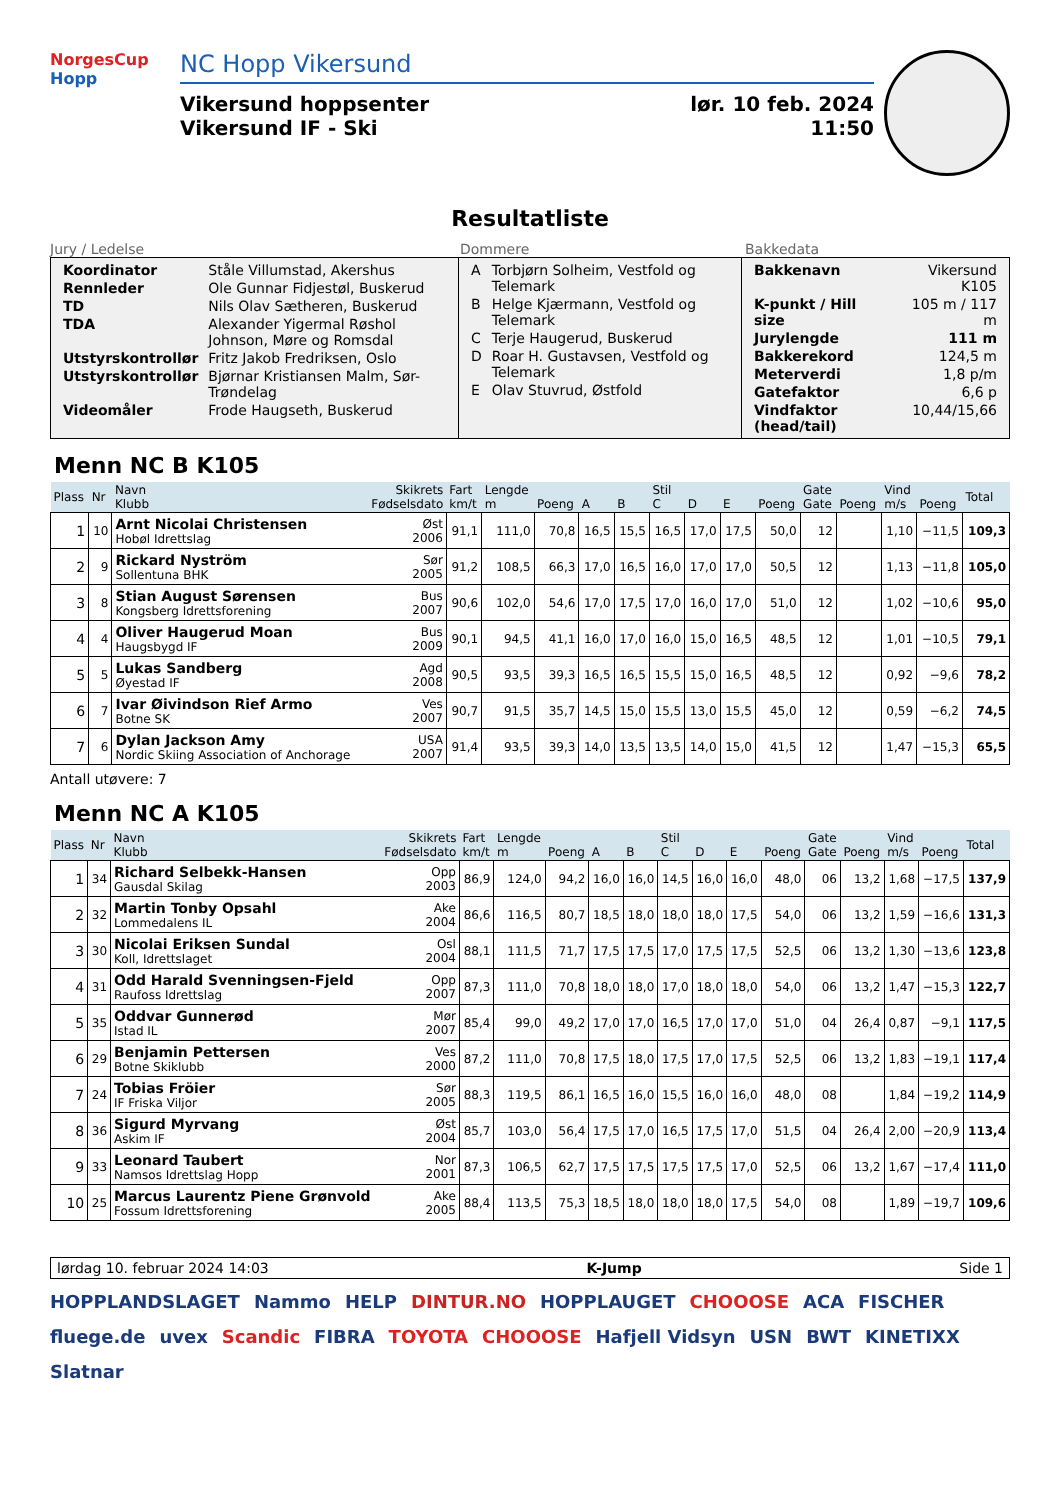NorgesCup
Hopp
NC Hopp Vikersund
Vikersund hoppsenter
Vikersund IF - Ski
lør. 10 feb. 2024
11:50
Resultatliste
Jury / Ledelse Dommere Bakkedata
| Koordinator | Ståle Villumstad, Akershus |
| Rennleder | Ole Gunnar Fidjestøl, Buskerud |
| TD | Nils Olav Sætheren, Buskerud |
| TDA | Alexander Yigermal Røshol Johnson, Møre og Romsdal |
| Utstyrskontrollør | Fritz Jakob Fredriksen, Oslo |
| Utstyrskontrollør | Bjørnar Kristiansen Malm, Sør-Trøndelag |
| Videomåler | Frode Haugseth, Buskerud |
| A | Torbjørn Solheim, Vestfold og Telemark |
| B | Helge Kjærmann, Vestfold og Telemark |
| C | Terje Haugerud, Buskerud |
| D | Roar H. Gustavsen, Vestfold og Telemark |
| E | Olav Stuvrud, Østfold |
| Bakkenavn | Vikersund K105 |
| K-punkt / Hill size | 105 m / 117 m |
| Jurylengde | 111 m |
| Bakkerekord | 124,5 m |
| Meterverdi | 1,8 p/m |
| Gatefaktor | 6,6 p |
| Vindfaktor (head/tail) | 10,44/15,66 |
Menn NC B K105
| Plass | Nr | Navn Klubb | Skikrets Fødselsdato | Fart km/t | Lengde m | Poeng | A | B | Stil C | D | E | Poeng | Gate Gate | Poeng | Vind m/s | Poeng | Total |
| --- | --- | --- | --- | --- | --- | --- | --- | --- | --- | --- | --- | --- | --- | --- | --- | --- | --- |
| 1 | 10 | Arnt Nicolai Christensen Hobøl Idrettslag | Øst 2006 | 91,1 | 111,0 | 70,8 | 16,5 | 15,5 | 16,5 | 17,0 | 17,5 | 50,0 | 12 | | 1,10 | −11,5 | 109,3 |
| 2 | 9 | Rickard Nyström Sollentuna BHK | Sør 2005 | 91,2 | 108,5 | 66,3 | 17,0 | 16,5 | 16,0 | 17,0 | 17,0 | 50,5 | 12 | | 1,13 | −11,8 | 105,0 |
| 3 | 8 | Stian August Sørensen Kongsberg Idrettsforening | Bus 2007 | 90,6 | 102,0 | 54,6 | 17,0 | 17,5 | 17,0 | 16,0 | 17,0 | 51,0 | 12 | | 1,02 | −10,6 | 95,0 |
| 4 | 4 | Oliver Haugerud Moan Haugsbygd IF | Bus 2009 | 90,1 | 94,5 | 41,1 | 16,0 | 17,0 | 16,0 | 15,0 | 16,5 | 48,5 | 12 | | 1,01 | −10,5 | 79,1 |
| 5 | 5 | Lukas Sandberg Øyestad IF | Agd 2008 | 90,5 | 93,5 | 39,3 | 16,5 | 16,5 | 15,5 | 15,0 | 16,5 | 48,5 | 12 | | 0,92 | −9,6 | 78,2 |
| 6 | 7 | Ivar Øivindson Rief Armo Botne SK | Ves 2007 | 90,7 | 91,5 | 35,7 | 14,5 | 15,0 | 15,5 | 13,0 | 15,5 | 45,0 | 12 | | 0,59 | −6,2 | 74,5 |
| 7 | 6 | Dylan Jackson Amy Nordic Skiing Association of Anchorage | USA 2007 | 91,4 | 93,5 | 39,3 | 14,0 | 13,5 | 13,5 | 14,0 | 15,0 | 41,5 | 12 | | 1,47 | −15,3 | 65,5 |
Antall utøvere: 7
Menn NC A K105
| Plass | Nr | Navn Klubb | Skikrets Fødselsdato | Fart km/t | Lengde m | Poeng | A | B | Stil C | D | E | Poeng | Gate Gate | Poeng | Vind m/s | Poeng | Total |
| --- | --- | --- | --- | --- | --- | --- | --- | --- | --- | --- | --- | --- | --- | --- | --- | --- | --- |
| 1 | 34 | Richard Selbekk-Hansen Gausdal Skilag | Opp 2003 | 86,9 | 124,0 | 94,2 | 16,0 | 16,0 | 14,5 | 16,0 | 16,0 | 48,0 | 06 | 13,2 | 1,68 | −17,5 | 137,9 |
| 2 | 32 | Martin Tonby Opsahl Lommedalens IL | Ake 2004 | 86,6 | 116,5 | 80,7 | 18,5 | 18,0 | 18,0 | 18,0 | 17,5 | 54,0 | 06 | 13,2 | 1,59 | −16,6 | 131,3 |
| 3 | 30 | Nicolai Eriksen Sundal Koll, Idrettslaget | Osl 2004 | 88,1 | 111,5 | 71,7 | 17,5 | 17,5 | 17,0 | 17,5 | 17,5 | 52,5 | 06 | 13,2 | 1,30 | −13,6 | 123,8 |
| 4 | 31 | Odd Harald Svenningsen-Fjeld Raufoss Idrettslag | Opp 2007 | 87,3 | 111,0 | 70,8 | 18,0 | 18,0 | 17,0 | 18,0 | 18,0 | 54,0 | 06 | 13,2 | 1,47 | −15,3 | 122,7 |
| 5 | 35 | Oddvar Gunnerød Istad IL | Mør 2007 | 85,4 | 99,0 | 49,2 | 17,0 | 17,0 | 16,5 | 17,0 | 17,0 | 51,0 | 04 | 26,4 | 0,87 | −9,1 | 117,5 |
| 6 | 29 | Benjamin Pettersen Botne Skiklubb | Ves 2000 | 87,2 | 111,0 | 70,8 | 17,5 | 18,0 | 17,5 | 17,0 | 17,5 | 52,5 | 06 | 13,2 | 1,83 | −19,1 | 117,4 |
| 7 | 24 | Tobias Fröier IF Friska Viljor | Sør 2005 | 88,3 | 119,5 | 86,1 | 16,5 | 16,0 | 15,5 | 16,0 | 16,0 | 48,0 | 08 | | 1,84 | −19,2 | 114,9 |
| 8 | 36 | Sigurd Myrvang Askim IF | Øst 2004 | 85,7 | 103,0 | 56,4 | 17,5 | 17,0 | 16,5 | 17,5 | 17,0 | 51,5 | 04 | 26,4 | 2,00 | −20,9 | 113,4 |
| 9 | 33 | Leonard Taubert Namsos Idrettslag Hopp | Nor 2001 | 87,3 | 106,5 | 62,7 | 17,5 | 17,5 | 17,5 | 17,5 | 17,0 | 52,5 | 06 | 13,2 | 1,67 | −17,4 | 111,0 |
| 10 | 25 | Marcus Laurentz Piene Grønvold Fossum Idrettsforening | Ake 2005 | 88,4 | 113,5 | 75,3 | 18,5 | 18,0 | 18,0 | 18,0 | 17,5 | 54,0 | 08 | | 1,89 | −19,7 | 109,6 |
lørdag 10. februar 2024 14:03 K-Jump Side 1
HOPPLANDSLAGET Nammo HELP DINTUR.NO HOPPLAUGET CHOOOSE ACA FISCHER fluege.de uvex Scandic FIBRA TOYOTA CHOOOSE Hafjell Vidsyn USN BWT KINETIXX Slatnar